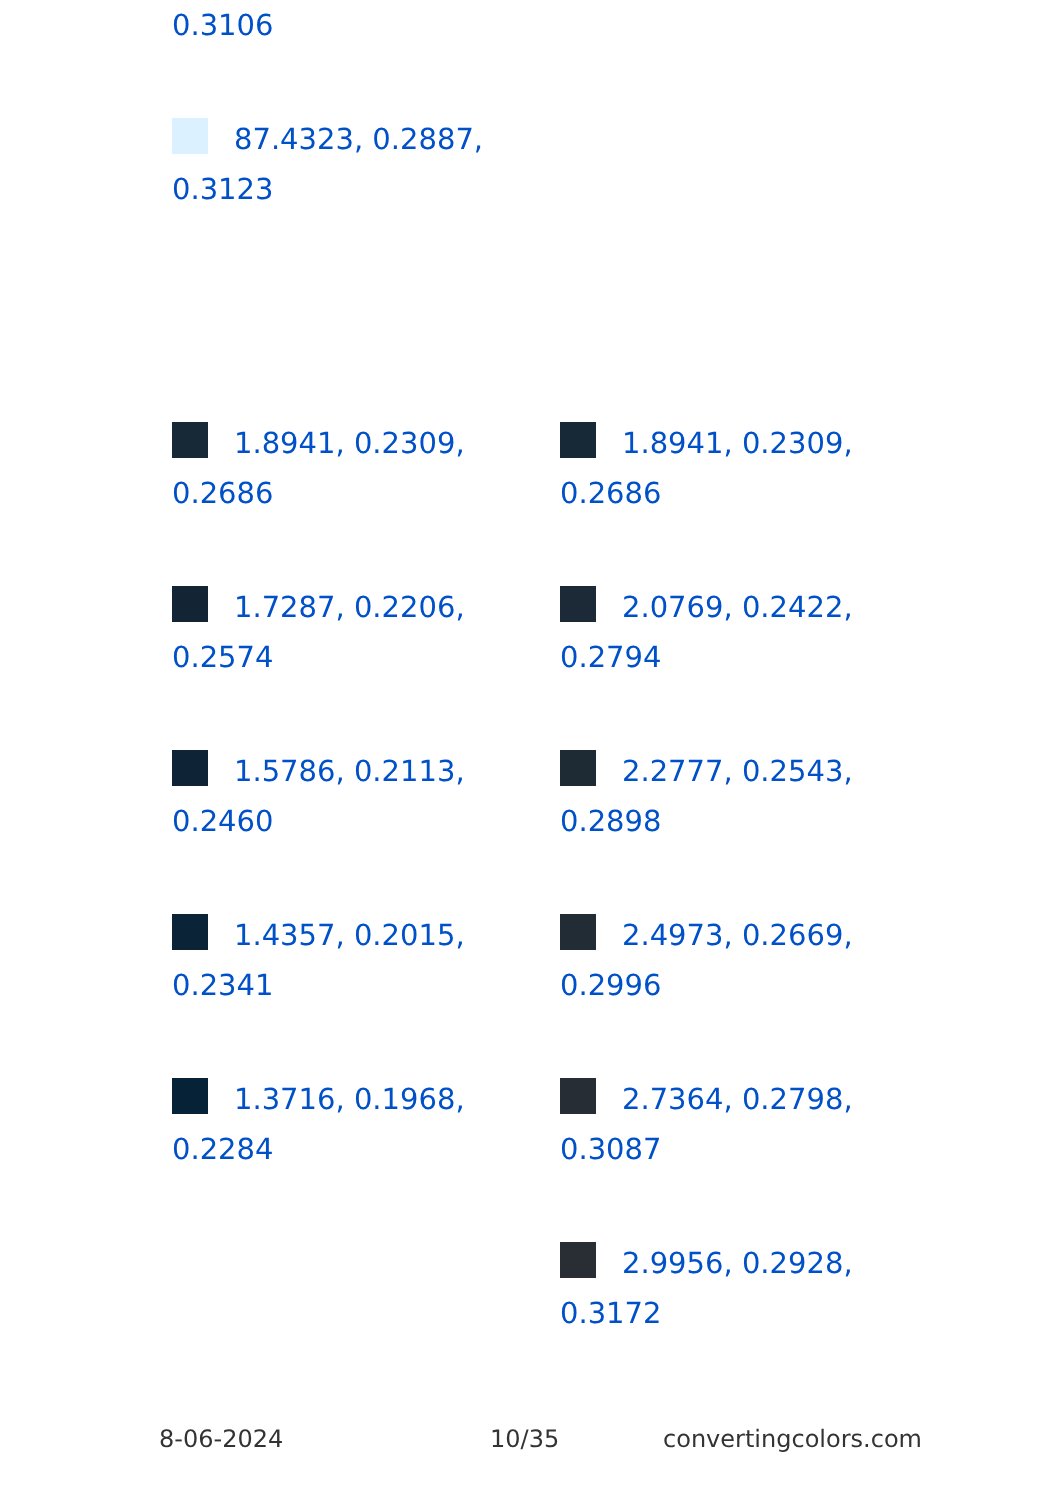0.3106
87.4323, 0.2887, 0.3123
1.8941, 0.2309, 0.2686
1.8941, 0.2309, 0.2686
1.7287, 0.2206, 0.2574
2.0769, 0.2422, 0.2794
1.5786, 0.2113, 0.2460
2.2777, 0.2543, 0.2898
1.4357, 0.2015, 0.2341
2.4973, 0.2669, 0.2996
1.3716, 0.1968, 0.2284
2.7364, 0.2798, 0.3087
2.9956, 0.2928, 0.3172
8-06-2024 10/35 convertingcolors.com